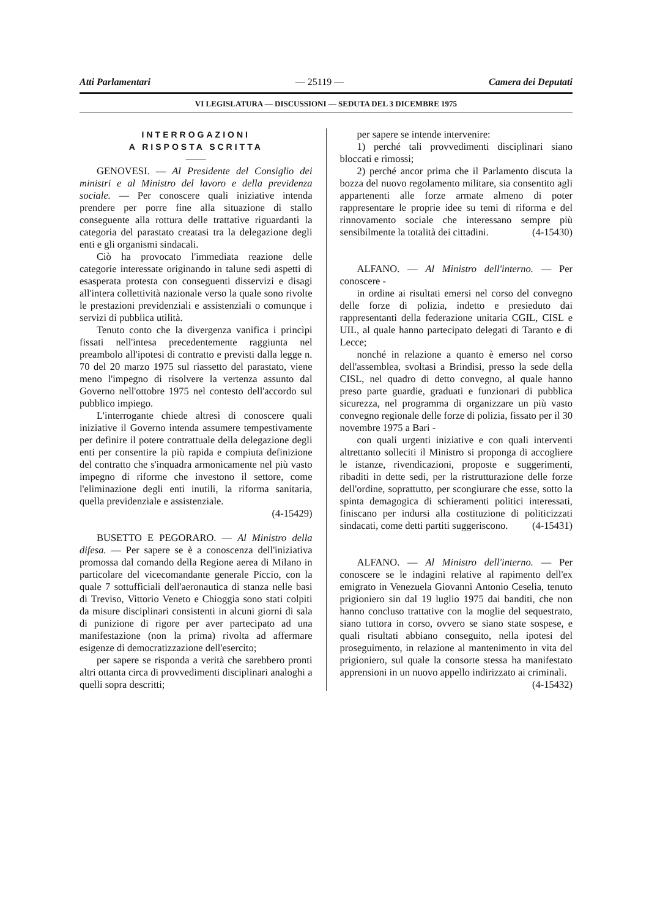Atti Parlamentari — 25119 — Camera dei Deputati
VI LEGISLATURA — DISCUSSIONI — SEDUTA DEL 3 DICEMBRE 1975
INTERROGAZIONI
A RISPOSTA SCRITTA
——
GENOVESI. — Al Presidente del Consiglio dei ministri e al Ministro del lavoro e della previdenza sociale. — Per conoscere quali iniziative intenda prendere per porre fine alla situazione di stallo conseguente alla rottura delle trattative riguardanti la categoria del parastato creatasi tra la delegazione degli enti e gli organismi sindacali.
Ciò ha provocato l'immediata reazione delle categorie interessate originando in talune sedi aspetti di esasperata protesta con conseguenti disservizi e disagi all'intera collettività nazionale verso la quale sono rivolte le prestazioni previdenziali e assistenziali o comunque i servizi di pubblica utilità.
Tenuto conto che la divergenza vanifica i princìpi fissati nell'intesa precedentemente raggiunta nel preambolo all'ipotesi di contratto e previsti dalla legge n. 70 del 20 marzo 1975 sul riassetto del parastato, viene meno l'impegno di risolvere la vertenza assunto dal Governo nell'ottobre 1975 nel contesto dell'accordo sul pubblico impiego.
L'interrogante chiede altresì di conoscere quali iniziative il Governo intenda assumere tempestivamente per definire il potere contrattuale della delegazione degli enti per consentire la più rapida e compiuta definizione del contratto che s'inquadra armonicamente nel più vasto impegno di riforme che investono il settore, come l'eliminazione degli enti inutili, la riforma sanitaria, quella previdenziale e assistenziale.
(4-15429)
BUSETTO E PEGORARO. — Al Ministro della difesa. — Per sapere se è a conoscenza dell'iniziativa promossa dal comando della Regione aerea di Milano in particolare del vicecomandante generale Piccio, con la quale 7 sottufficiali dell'aeronautica di stanza nelle basi di Treviso, Vittorio Veneto e Chioggia sono stati colpiti da misure disciplinari consistenti in alcuni giorni di sala di punizione di rigore per aver partecipato ad una manifestazione (non la prima) rivolta ad affermare esigenze di democratizzazione dell'esercito;
per sapere se risponda a verità che sarebbero pronti altri ottanta circa di provvedimenti disciplinari analoghi a quelli sopra descritti;
per sapere se intende intervenire:
1) perché tali provvedimenti disciplinari siano bloccati e rimossi;
2) perché ancor prima che il Parlamento discuta la bozza del nuovo regolamento militare, sia consentito agli appartenenti alle forze armate almeno di poter rappresentare le proprie idee su temi di riforma e del rinnovamento sociale che interessano sempre più sensibilmente la totalità dei cittadini. (4-15430)
ALFANO. — Al Ministro dell'interno. — Per conoscere -
in ordine ai risultati emersi nel corso del convegno delle forze di polizia, indetto e presieduto dai rappresentanti della federazione unitaria CGIL, CISL e UIL, al quale hanno partecipato delegati di Taranto e di Lecce;
nonché in relazione a quanto è emerso nel corso dell'assemblea, svoltasi a Brindisi, presso la sede della CISL, nel quadro di detto convegno, al quale hanno preso parte guardie, graduati e funzionari di pubblica sicurezza, nel programma di organizzare un più vasto convegno regionale delle forze di polizia, fissato per il 30 novembre 1975 a Bari -
con quali urgenti iniziative e con quali interventi altrettanto solleciti il Ministro si proponga di accogliere le istanze, rivendicazioni, proposte e suggerimenti, ribaditi in dette sedi, per la ristrutturazione delle forze dell'ordine, soprattutto, per scongiurare che esse, sotto la spinta demagogica di schieramenti politici interessati, finiscano per indursi alla costituzione di politicizzati sindacati, come detti partiti suggeriscono. (4-15431)
ALFANO. — Al Ministro dell'interno. — Per conoscere se le indagini relative al rapimento dell'ex emigrato in Venezuela Giovanni Antonio Ceselia, tenuto prigioniero sin dal 19 luglio 1975 dai banditi, che non hanno concluso trattative con la moglie del sequestrato, siano tuttora in corso, ovvero se siano state sospese, e quali risultati abbiano conseguito, nella ipotesi del proseguimento, in relazione al mantenimento in vita del prigioniero, sul quale la consorte stessa ha manifestato apprensioni in un nuovo appello indirizzato ai criminali. (4-15432)